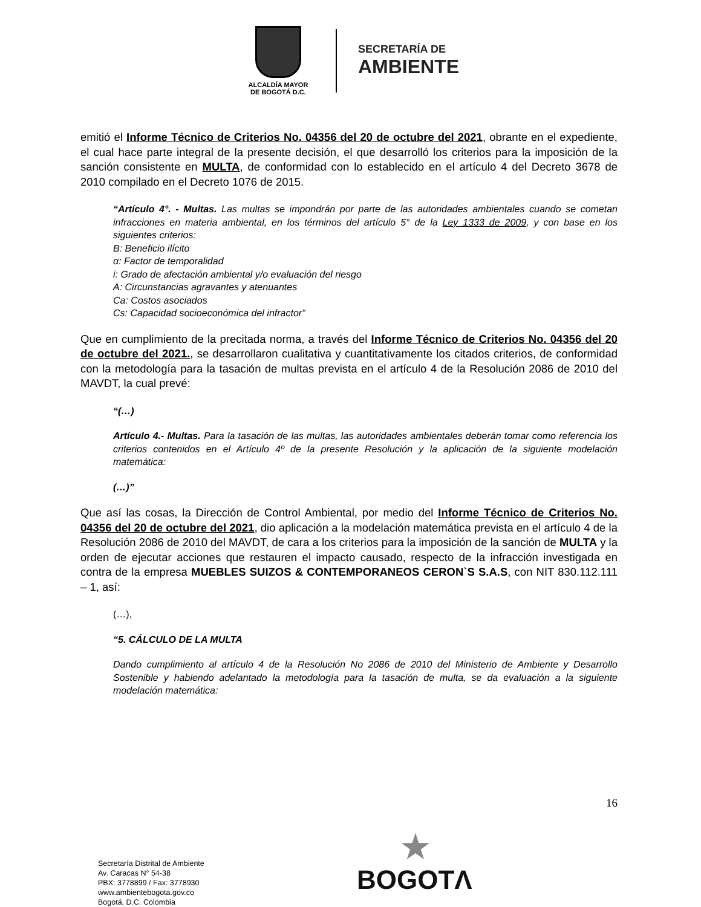ALCALDÍA MAYOR
DE BOGOTÁ D.C.
SECRETARÍA DE
AMBIENTE
emitió el Informe Técnico de Criterios No. 04356 del 20 de octubre del 2021, obrante en el expediente, el cual hace parte integral de la presente decisión, el que desarrolló los criterios para la imposición de la sanción consistente en MULTA, de conformidad con lo establecido en el artículo 4 del Decreto 3678 de 2010 compilado en el Decreto 1076 de 2015.
“Artículo 4°. - Multas. Las multas se impondrán por parte de las autoridades ambientales cuando se cometan infracciones en materia ambiental, en los términos del artículo 5° de la Ley 1333 de 2009, y con base en los siguientes criterios:
B: Beneficio ilícito
α: Factor de temporalidad
i: Grado de afectación ambiental y/o evaluación del riesgo
A: Circunstancias agravantes y atenuantes
Ca: Costos asociados
Cs: Capacidad socioeconómica del infractor”
Que en cumplimiento de la precitada norma, a través del Informe Técnico de Criterios No. 04356 del 20 de octubre del 2021., se desarrollaron cualitativa y cuantitativamente los citados criterios, de conformidad con la metodología para la tasación de multas prevista en el artículo 4 de la Resolución 2086 de 2010 del MAVDT, la cual prevé:
“(…)
Artículo 4.- Multas. Para la tasación de las multas, las autoridades ambientales deberán tomar como referencia los criterios contenidos en el Artículo 4º de la presente Resolución y la aplicación de la siguiente modelación matemática:
(…)”
Que así las cosas, la Dirección de Control Ambiental, por medio del Informe Técnico de Criterios No. 04356 del 20 de octubre del 2021, dio aplicación a la modelación matemática prevista en el artículo 4 de la Resolución 2086 de 2010 del MAVDT, de cara a los criterios para la imposición de la sanción de MULTA y la orden de ejecutar acciones que restauren el impacto causado, respecto de la infracción investigada en contra de la empresa MUEBLES SUIZOS & CONTEMPORANEOS CERON`S S.A.S, con NIT 830.112.111 – 1, así:
(…),
“5. CÁLCULO DE LA MULTA
Dando cumplimiento al artículo 4 de la Resolución No 2086 de 2010 del Ministerio de Ambiente y Desarrollo Sostenible y habiendo adelantado la metodología para la tasación de multa, se da evaluación a la siguiente modelación matemática:
16
Secretaría Distrital de Ambiente
Av. Caracas N° 54-38
PBX: 3778899 / Fax: 3778930
www.ambientebogota.gov.co
Bogotá, D.C. Colombia
★
BOGOTΛ